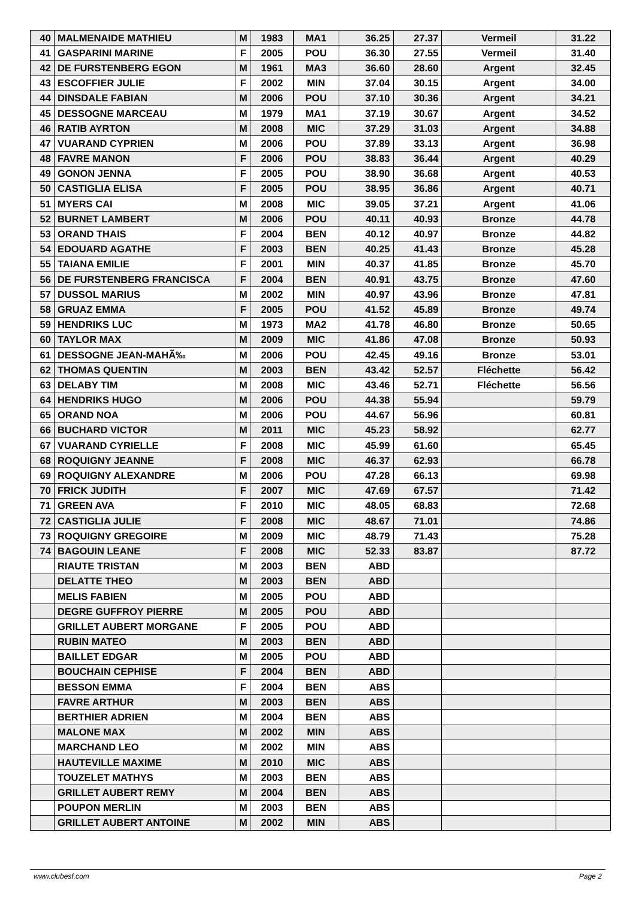| 40 | MALMENAIDE MATHIEU | M | 1983 | MA1 | 36.25 | 27.37 | Vermeil | 31.22 |
| 41 | GASPARINI MARINE | F | 2005 | POU | 36.30 | 27.55 | Vermeil | 31.40 |
| 42 | DE FURSTENBERG EGON | M | 1961 | MA3 | 36.60 | 28.60 | Argent | 32.45 |
| 43 | ESCOFFIER JULIE | F | 2002 | MIN | 37.04 | 30.15 | Argent | 34.00 |
| 44 | DINSDALE FABIAN | M | 2006 | POU | 37.10 | 30.36 | Argent | 34.21 |
| 45 | DESSOGNE MARCEAU | M | 1979 | MA1 | 37.19 | 30.67 | Argent | 34.52 |
| 46 | RATIB AYRTON | M | 2008 | MIC | 37.29 | 31.03 | Argent | 34.88 |
| 47 | VUARAND CYPRIEN | M | 2006 | POU | 37.89 | 33.13 | Argent | 36.98 |
| 48 | FAVRE MANON | F | 2006 | POU | 38.83 | 36.44 | Argent | 40.29 |
| 49 | GONON JENNA | F | 2005 | POU | 38.90 | 36.68 | Argent | 40.53 |
| 50 | CASTIGLIA ELISA | F | 2005 | POU | 38.95 | 36.86 | Argent | 40.71 |
| 51 | MYERS CAI | M | 2008 | MIC | 39.05 | 37.21 | Argent | 41.06 |
| 52 | BURNET LAMBERT | M | 2006 | POU | 40.11 | 40.93 | Bronze | 44.78 |
| 53 | ORAND THAIS | F | 2004 | BEN | 40.12 | 40.97 | Bronze | 44.82 |
| 54 | EDOUARD AGATHE | F | 2003 | BEN | 40.25 | 41.43 | Bronze | 45.28 |
| 55 | TAIANA EMILIE | F | 2001 | MIN | 40.37 | 41.85 | Bronze | 45.70 |
| 56 | DE FURSTENBERG FRANCISCA | F | 2004 | BEN | 40.91 | 43.75 | Bronze | 47.60 |
| 57 | DUSSOL MARIUS | M | 2002 | MIN | 40.97 | 43.96 | Bronze | 47.81 |
| 58 | GRUAZ EMMA | F | 2005 | POU | 41.52 | 45.89 | Bronze | 49.74 |
| 59 | HENDRIKS LUC | M | 1973 | MA2 | 41.78 | 46.80 | Bronze | 50.65 |
| 60 | TAYLOR MAX | M | 2009 | MIC | 41.86 | 47.08 | Bronze | 50.93 |
| 61 | DESSOGNE JEAN-MAHÃ‰ | M | 2006 | POU | 42.45 | 49.16 | Bronze | 53.01 |
| 62 | THOMAS QUENTIN | M | 2003 | BEN | 43.42 | 52.57 | Fléchette | 56.42 |
| 63 | DELABY TIM | M | 2008 | MIC | 43.46 | 52.71 | Fléchette | 56.56 |
| 64 | HENDRIKS HUGO | M | 2006 | POU | 44.38 | 55.94 | | 59.79 |
| 65 | ORAND NOA | M | 2006 | POU | 44.67 | 56.96 | | 60.81 |
| 66 | BUCHARD VICTOR | M | 2011 | MIC | 45.23 | 58.92 | | 62.77 |
| 67 | VUARAND CYRIELLE | F | 2008 | MIC | 45.99 | 61.60 | | 65.45 |
| 68 | ROQUIGNY JEANNE | F | 2008 | MIC | 46.37 | 62.93 | | 66.78 |
| 69 | ROQUIGNY ALEXANDRE | M | 2006 | POU | 47.28 | 66.13 | | 69.98 |
| 70 | FRICK JUDITH | F | 2007 | MIC | 47.69 | 67.57 | | 71.42 |
| 71 | GREEN AVA | F | 2010 | MIC | 48.05 | 68.83 | | 72.68 |
| 72 | CASTIGLIA JULIE | F | 2008 | MIC | 48.67 | 71.01 | | 74.86 |
| 73 | ROQUIGNY GREGOIRE | M | 2009 | MIC | 48.79 | 71.43 | | 75.28 |
| 74 | BAGOUIN LEANE | F | 2008 | MIC | 52.33 | 83.87 | | 87.72 |
| | RIAUTE TRISTAN | M | 2003 | BEN | ABD | | | |
| | DELATTE THEO | M | 2003 | BEN | ABD | | | |
| | MELIS FABIEN | M | 2005 | POU | ABD | | | |
| | DEGRE GUFFROY PIERRE | M | 2005 | POU | ABD | | | |
| | GRILLET AUBERT MORGANE | F | 2005 | POU | ABD | | | |
| | RUBIN MATEO | M | 2003 | BEN | ABD | | | |
| | BAILLET EDGAR | M | 2005 | POU | ABD | | | |
| | BOUCHAIN CEPHISE | F | 2004 | BEN | ABD | | | |
| | BESSON EMMA | F | 2004 | BEN | ABS | | | |
| | FAVRE ARTHUR | M | 2003 | BEN | ABS | | | |
| | BERTHIER ADRIEN | M | 2004 | BEN | ABS | | | |
| | MALONE MAX | M | 2002 | MIN | ABS | | | |
| | MARCHAND LEO | M | 2002 | MIN | ABS | | | |
| | HAUTEVILLE MAXIME | M | 2010 | MIC | ABS | | | |
| | TOUZELET MATHYS | M | 2003 | BEN | ABS | | | |
| | GRILLET AUBERT REMY | M | 2004 | BEN | ABS | | | |
| | POUPON MERLIN | M | 2003 | BEN | ABS | | | |
| | GRILLET AUBERT ANTOINE | M | 2002 | MIN | ABS | | | |
www.clubesf.com Page 2